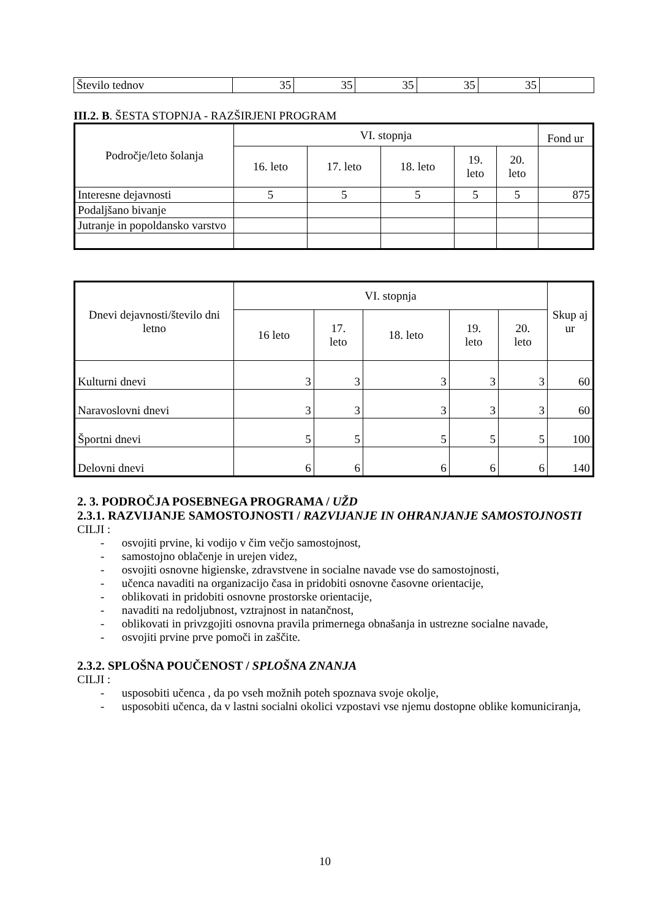| Število tednov | 35 | 35 | 35 | 35 | 35 | |
III.2. B. ŠESTA STOPNJA - RAZŠIRJENI PROGRAM
| Področje/leto šolanja | VI. stopnja | | | | | Fond ur |
| --- | --- | --- | --- | --- | --- | --- |
| | 16. leto | 17. leto | 18. leto | 19. leto | 20. leto | |
| Interesne dejavnosti | 5 | 5 | 5 | 5 | 5 | 875 |
| Podaljšano bivanje | | | | | | |
| Jutranje in popoldansko varstvo | | | | | | |
| Dnevi dejavnosti/število dni letno | VI. stopnja | | | | | Skup aj ur |
| --- | --- | --- | --- | --- | --- | --- |
| | 16 leto | 17. leto | 18. leto | 19. leto | 20. leto | |
| Kulturni dnevi | 3 | 3 | 3 | 3 | 3 | 60 |
| Naravoslovni dnevi | 3 | 3 | 3 | 3 | 3 | 60 |
| Športni dnevi | 5 | 5 | 5 | 5 | 5 | 100 |
| Delovni dnevi | 6 | 6 | 6 | 6 | 6 | 140 |
2. 3. PODROČJA POSEBNEGA PROGRAMA / UŽD
2.3.1. RAZVIJANJE SAMOSTOJNOSTI / RAZVIJANJE IN OHRANJANJE SAMOSTOJNOSTI
CILJI :
- osvojiti prvine, ki vodijo v čim večjo samostojnost,
- samostojno oblačenje in urejen videz,
- osvojiti osnovne higienske, zdravstvene in socialne navade vse do samostojnosti,
- učenca navaditi na organizacijo časa in pridobiti osnovne časovne orientacije,
- oblikovati in pridobiti osnovne prostorske orientacije,
- navaditi na redoljubnost, vztrajnost in natančnost,
- oblikovati in privzgojiti osnovna pravila primernega obnašanja in ustrezne socialne navade,
- osvojiti prvine prve pomoči in zaščite.
2.3.2. SPLOŠNA POUČENOST / SPLOŠNA ZNANJA
CILJI :
- usposobiti učenca , da po vseh možnih poteh spoznava svoje okolje,
- usposobiti učenca, da v lastni socialni okolici vzpostavi vse njemu dostopne oblike komuniciranja,
10